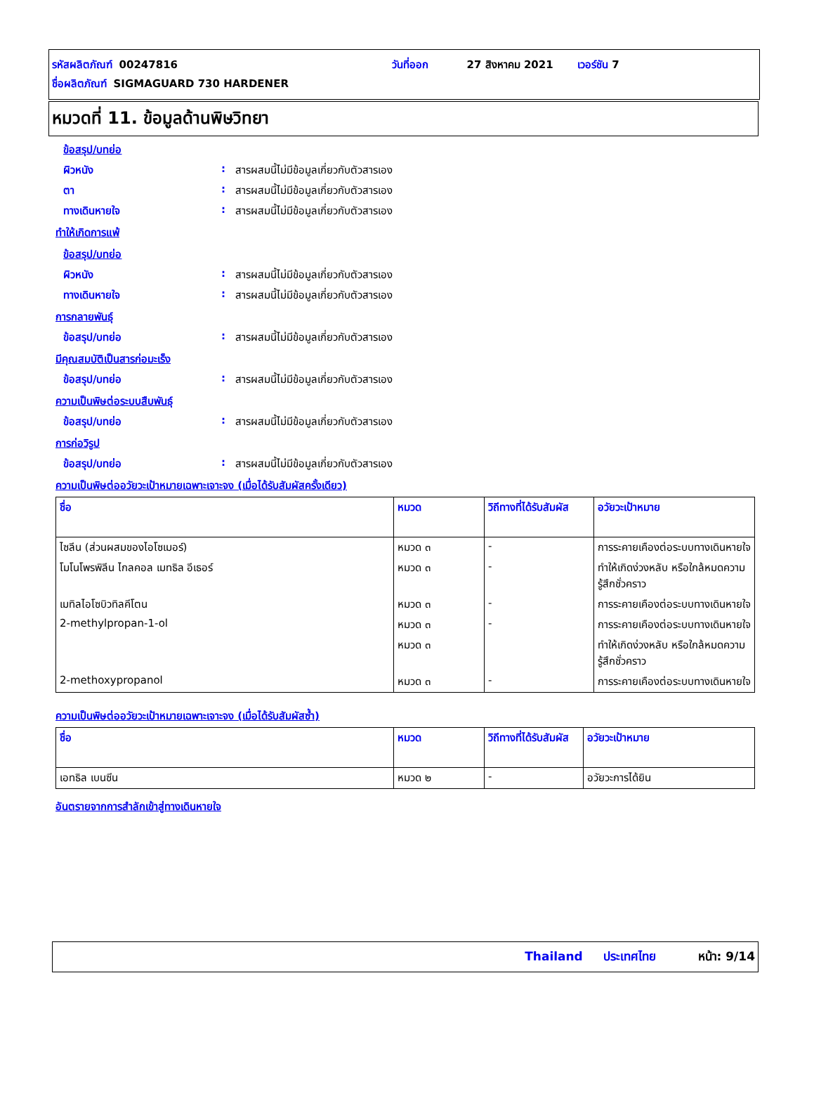รหัสผลิตภัณฑ์ 00247816 วันที่ออก 27 สิงหาคม 2021 เวอร์ชัน 7
ชื่อผลิตภัณฑ์ SIGMAGUARD 730 HARDENER
หมวดที่ 11. ข้อมูลด้านพิษวิทยา
ข้อสรุป/บทย่อ
ผิวหนัง: สารผสมนี้ไม่มีข้อมูลเกี่ยวกับตัวสารเอง
ตา: สารผสมนี้ไม่มีข้อมูลเกี่ยวกับตัวสารเอง
ทางเดินหายใจ: สารผสมนี้ไม่มีข้อมูลเกี่ยวกับตัวสารเอง
ทำให้เกิดการแพ้
ข้อสรุป/บทย่อ
ผิวหนัง: สารผสมนี้ไม่มีข้อมูลเกี่ยวกับตัวสารเอง
ทางเดินหายใจ: สารผสมนี้ไม่มีข้อมูลเกี่ยวกับตัวสารเอง
การกลายพันธุ์
ข้อสรุป/บทย่อ: สารผสมนี้ไม่มีข้อมูลเกี่ยวกับตัวสารเอง
มีคุณสมบัติเป็นสารก่อมะเร็ง
ข้อสรุป/บทย่อ: สารผสมนี้ไม่มีข้อมูลเกี่ยวกับตัวสารเอง
ความเป็นพิษต่อระบบสืบพันธุ์
ข้อสรุป/บทย่อ: สารผสมนี้ไม่มีข้อมูลเกี่ยวกับตัวสารเอง
การก่อวิรูป
ข้อสรุป/บทย่อ: สารผสมนี้ไม่มีข้อมูลเกี่ยวกับตัวสารเอง
ความเป็นพิษต่ออวัยวะเป้าหมายเฉพาะเจาะจง (เมื่อได้รับสัมผัสครั้งเดียว)
| ชื่อ | หมวด | วิถีทางที่ได้รับสัมผัส | อวัยวะเป้าหมาย |
| --- | --- | --- | --- |
| ไซลีน (ส่วนผสมของไอโซเมอร์) | หมวด ๓ | - | การระคายเคืองต่อระบบทางเดินหายใจ |
| โมโนโพรพิลีน ไกลคอล เมทธิล อีเธอร์ | หมวด ๓ | - | ทำให้เกิดง่วงหลับ หรือใกล้หมดความรู้สึกชั่วคราว |
| เมทิลไอโซบิวทิลคีโตน | หมวด ๓ | - | การระคายเคืองต่อระบบทางเดินหายใจ |
| 2-methylpropan-1-ol | หมวด ๓ | - | การระคายเคืองต่อระบบทางเดินหายใจ |
| | หมวด ๓ | | ทำให้เกิดง่วงหลับ หรือใกล้หมดความรู้สึกชั่วคราว |
| 2-methoxypropanol | หมวด ๓ | - | การระคายเคืองต่อระบบทางเดินหายใจ |
ความเป็นพิษต่ออวัยวะเป้าหมายเฉพาะเจาะจง (เมื่อได้รับสัมผัสซ้ำ)
| ชื่อ | หมวด | วิถีทางที่ได้รับสัมผัส | อวัยวะเป้าหมาย |
| --- | --- | --- | --- |
| เอทธิล เบนซีน | หมวด ๒ | - | อวัยวะการได้ยิน |
อันตรายจากการสำลักเข้าสู่ทางเดินหายใจ
Thailand ประเทศไทย หน้า: 9/14